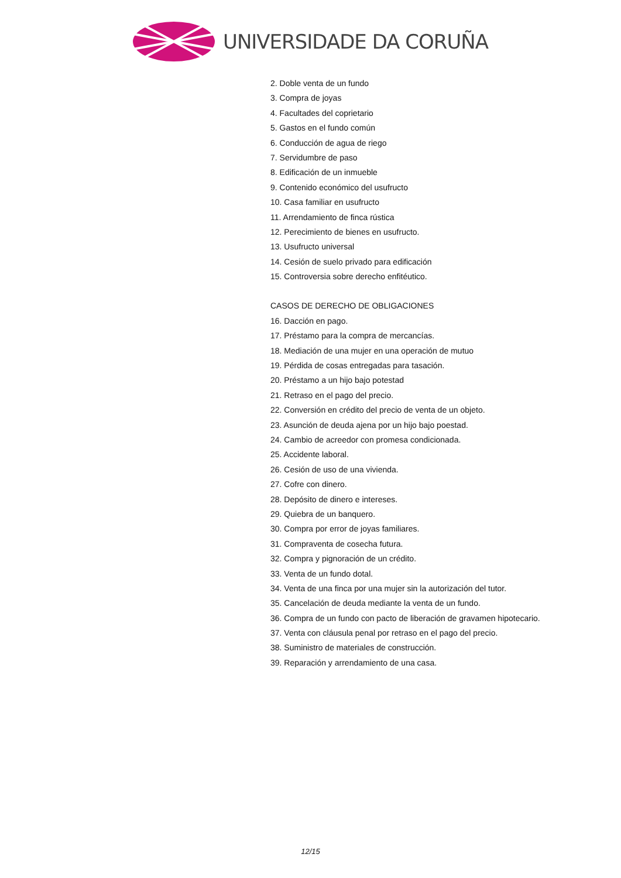UNIVERSIDADE DA CORUÑA
2. Doble venta de un fundo
3. Compra de joyas
4. Facultades del coprietario
5. Gastos en el fundo común
6. Conducción de agua de riego
7. Servidumbre de paso
8. Edificación de un inmueble
9. Contenido económico del usufructo
10. Casa familiar en usufructo
11. Arrendamiento de finca rústica
12. Perecimiento de bienes en usufructo.
13. Usufructo universal
14. Cesión de suelo privado para edificación
15. Controversia sobre derecho enfitéutico.
CASOS DE DERECHO DE OBLIGACIONES
16. Dacción en pago.
17. Préstamo para la compra de mercancías.
18. Mediación de una mujer en una operación de mutuo
19. Pérdida de cosas entregadas para tasación.
20. Préstamo a un hijo bajo potestad
21. Retraso en el pago del precio.
22. Conversión en crédito del precio de venta de un objeto.
23. Asunción de deuda ajena por un hijo bajo poestad.
24. Cambio de acreedor con promesa condicionada.
25. Accidente laboral.
26. Cesión de uso de una vivienda.
27. Cofre con dinero.
28. Depósito de dinero e intereses.
29. Quiebra de un banquero.
30. Compra por error de joyas familiares.
31. Compraventa de cosecha futura.
32. Compra y pignoración de un crédito.
33. Venta de un fundo dotal.
34. Venta de una finca por una mujer sin la autorización del tutor.
35. Cancelación de deuda mediante la venta de un fundo.
36. Compra de un fundo con pacto de liberación de gravamen hipotecario.
37. Venta con cláusula penal por retraso en el pago del precio.
38. Suministro de materiales de construcción.
39. Reparación y arrendamiento de una casa.
12/15